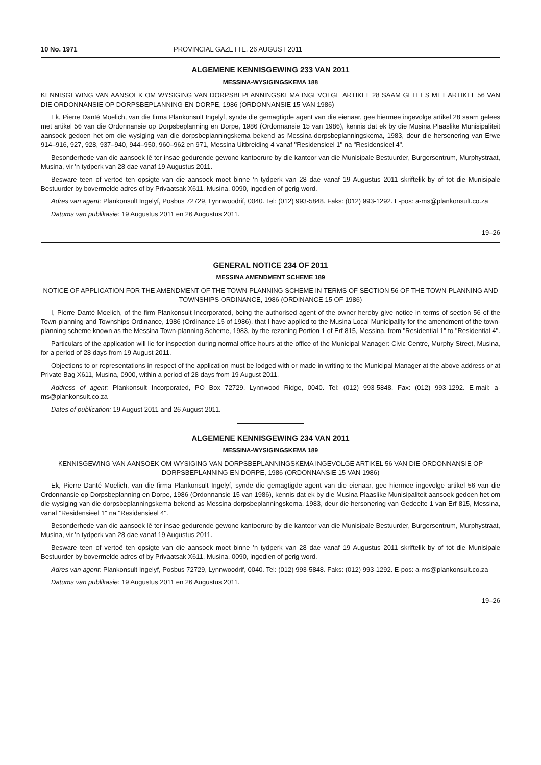10 No. 1971 PROVINCIAL GAZETTE, 26 AUGUST 2011
ALGEMENE KENNISGEWING 233 VAN 2011
MESSINA-WYSIGINGSKEMA 188
KENNISGEWING VAN AANSOEK OM WYSIGING VAN DORPSBEPLANNINGSKEMA INGEVOLGE ARTIKEL 28 SAAM GELEES MET ARTIKEL 56 VAN DIE ORDONNANSIE OP DORPSBEPLANNING EN DORPE, 1986 (ORDONNANSIE 15 VAN 1986)
Ek, Pierre Danté Moelich, van die firma Plankonsult Ingelyf, synde die gemagtigde agent van die eienaar, gee hiermee ingevolge artikel 28 saam gelees met artikel 56 van die Ordonnansie op Dorpsbeplanning en Dorpe, 1986 (Ordonnansie 15 van 1986), kennis dat ek by die Musina Plaaslike Munisipaliteit aansoek gedoen het om die wysiging van die dorpsbeplanningskema bekend as Messina-dorpsbeplanningskema, 1983, deur die hersonering van Erwe 914–916, 927, 928, 937–940, 944–950, 960–962 en 971, Messina Uitbreiding 4 vanaf "Residensieel 1" na "Residensieel 4".
Besonderhede van die aansoek lê ter insae gedurende gewone kantoorure by die kantoor van die Munisipale Bestuurder, Burgersentrum, Murphystraat, Musina, vir 'n tydperk van 28 dae vanaf 19 Augustus 2011.
Besware teen of vertoë ten opsigte van die aansoek moet binne 'n tydperk van 28 dae vanaf 19 Augustus 2011 skriftelik by of tot die Munisipale Bestuurder by bovermelde adres of by Privaatsak X611, Musina, 0090, ingedien of gerig word.
Adres van agent: Plankonsult Ingelyf, Posbus 72729, Lynnwoodrif, 0040. Tel: (012) 993-5848. Faks: (012) 993-1292. E-pos: a-ms@plankonsult.co.za
Datums van publikasie: 19 Augustus 2011 en 26 Augustus 2011.
19–26
GENERAL NOTICE 234 OF 2011
MESSINA AMENDMENT SCHEME 189
NOTICE OF APPLICATION FOR THE AMENDMENT OF THE TOWN-PLANNING SCHEME IN TERMS OF SECTION 56 OF THE TOWN-PLANNING AND TOWNSHIPS ORDINANCE, 1986 (ORDINANCE 15 OF 1986)
I, Pierre Danté Moelich, of the firm Plankonsult Incorporated, being the authorised agent of the owner hereby give notice in terms of section 56 of the Town-planning and Townships Ordinance, 1986 (Ordinance 15 of 1986), that I have applied to the Musina Local Municipality for the amendment of the town-planning scheme known as the Messina Town-planning Scheme, 1983, by the rezoning Portion 1 of Erf 815, Messina, from "Residential 1" to "Residential 4".
Particulars of the application will lie for inspection during normal office hours at the office of the Municipal Manager: Civic Centre, Murphy Street, Musina, for a period of 28 days from 19 August 2011.
Objections to or representations in respect of the application must be lodged with or made in writing to the Municipal Manager at the above address or at Private Bag X611, Musina, 0900, within a period of 28 days from 19 August 2011.
Address of agent: Plankonsult Incorporated, PO Box 72729, Lynnwood Ridge, 0040. Tel: (012) 993-5848. Fax: (012) 993-1292. E-mail: a-ms@plankonsult.co.za
Dates of publication: 19 August 2011 and 26 August 2011.
ALGEMENE KENNISGEWING 234 VAN 2011
MESSINA-WYSIGINGSKEMA 189
KENNISGEWING VAN AANSOEK OM WYSIGING VAN DORPSBEPLANNINGSKEMA INGEVOLGE ARTIKEL 56 VAN DIE ORDONNANSIE OP DORPSBEPLANNING EN DORPE, 1986 (ORDONNANSIE 15 VAN 1986)
Ek, Pierre Danté Moelich, van die firma Plankonsult Ingelyf, synde die gemagtigde agent van die eienaar, gee hiermee ingevolge artikel 56 van die Ordonnansie op Dorpsbeplanning en Dorpe, 1986 (Ordonnansie 15 van 1986), kennis dat ek by die Musina Plaaslike Munisipaliteit aansoek gedoen het om die wysiging van die dorpsbeplanningskema bekend as Messina-dorpsbeplanningskema, 1983, deur die hersonering van Gedeelte 1 van Erf 815, Messina, vanaf "Residensieel 1" na "Residensieel 4".
Besonderhede van die aansoek lê ter insae gedurende gewone kantoorure by die kantoor van die Munisipale Bestuurder, Burgersentrum, Murphystraat, Musina, vir 'n tydperk van 28 dae vanaf 19 Augustus 2011.
Besware teen of vertoë ten opsigte van die aansoek moet binne 'n tydperk van 28 dae vanaf 19 Augustus 2011 skriftelik by of tot die Munisipale Bestuurder by bovermelde adres of by Privaatsak X611, Musina, 0090, ingedien of gerig word.
Adres van agent: Plankonsult Ingelyf, Posbus 72729, Lynnwoodrif, 0040. Tel: (012) 993-5848. Faks: (012) 993-1292. E-pos: a-ms@plankonsult.co.za
Datums van publikasie: 19 Augustus 2011 en 26 Augustus 2011.
19–26